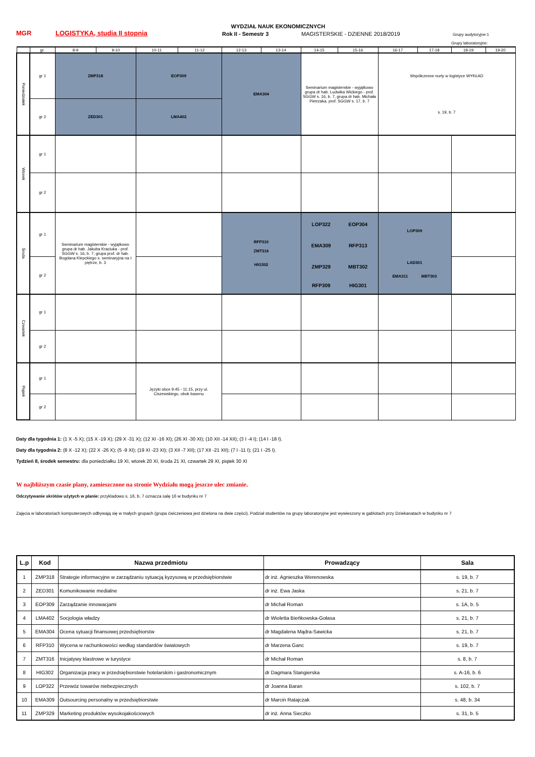WYDZIAŁ NAUK EKONOMICZNYCH
MGR LOGISTYKA, studia II stopnia Rok II - Semestr 3 MAGISTERSKIE - DZIENNE 2018/2019 Grupy audytoryjne:1
Grupy laboratoryjne:
| | gr. | 8-9 | 9-10 | 10-11 | 11-12 | 12-13 | 13-14 | 14-15 | 15-16 | 16-17 | 17-18 | 18-19 | 19-20 |
| --- | --- | --- | --- | --- | --- | --- | --- | --- | --- | --- | --- | --- | --- |
| Poniedziałek | gr 1 | ZMP318 | | EOP309 | | EMA304 | | Seminarium magisterskie - wyjątkowo grupa dr hab. Ludwika Wickiego - prof. SGGW s. 16, b. 7, grupa dr hab. Michała Pietrzaka, prof. SGGW s. 17, b. 7 | | Współczesne nurty w logistyce WYKŁAD s. 19, b. 7 | | | |
| | gr 2 | ZED301 | | LMA402 | | | | | | | | | |
| Wtorek | gr 1 | | | | | | | | | | | | |
| | gr 2 | | | | | | | | | | | | |
| Środa | gr 1 | Seminarium magisterskie - wyjątkowo grupa dr hab. Jakuba Kraciuka - prof. SGGW s. 16, b. 7; grupa prof. dr hab. Bogdana Klepckiego s. seminaryjna na I piętrze, b. 3 | | | | RFP310 ZMT316 HIG302 | | / LOP322 / EOP304 / / EMA309 / RFP313 / / ZMP329 / MBT302 / / RFP309 / HIG301 / | | LOP309 LAD301 EMA311 MBT303 | | | |
| | gr 2 | | | | | | | | | | | | |
| Czwartek | gr 1 | | | | | | | | | | | | |
| | gr 2 | | | | | | | | | | | | |
| Piątek | gr 1 | | | Języki obce 9:45 - 11:15, przy ul. Ciszewskiego, obok basenu | | | | | | | | | |
| | gr 2 | | | | | | | | | | | | |
Daty dla tygodnia 1: (1 X -5 X); (15 X -19 X); (29 X -31 X); (12 XI -16 XI); (26 XI -30 XI); (10 XII -14 XII); (3 I -4 I); (14 I -18 I).
Daty dla tygodnia 2: (8 X -12 X); (22 X -26 X); (5 -9 XI); (19 XI -23 XI); (3 XII -7 XII); (17 XII -21 XII); (7 I -11 I); (21 I -25 I).
Tydzień 8, środek semestru: dla poniedziałku 19 XI, wtorek 20 XI, środa 21 XI, czwartek 29 XI, piątek 30 XI
W najbliższym czasie plany, zamieszczone na stronie Wydziału mogą jeszcze ulec zmianie.
Odczytywanie skrótów użytych w planie: przykladowo s. 16, b. 7 oznacza salę 16 w budynku nr 7
Zajęcia w laboratoriach komputerowych odbywają się w małych grupach (grupa ćwiczeniowa jest dzielona na dwie części). Podział studentów na grupy laboratoryjne jest wywieszony w gablotach przy Dziekanatach w budynku nr 7
| L.p | Kod | Nazwa przedmiotu | Prowadzący | Sala |
| --- | --- | --- | --- | --- |
| 1 | ZMP318 | Strategie informacyjne w zarządzaniu sytuacją kyzysową w przedsiębiorstwie | dr inż. Agnieszka Werenowska | s. 19, b. 7 |
| 2 | ZED301 | Komunikowanie medialne | dr inż. Ewa Jaska | s. 21, b. 7 |
| 3 | EOP309 | Zarządzanie innowacjami | dr Michał Roman | s. 1A, b. 5 |
| 4 | LMA402 | Socjologia władzy | dr Wioletta Bieńkowska-Gołasa | s. 21, b. 7 |
| 5 | EMA304 | Ocena sytuacji finansowej przedsiębiorstw | dr Magdalena Mądra-Sawicka | s. 21, b. 7 |
| 6 | RFP310 | Wycena w rachunkowości według standardów światowych | dr Marzena Ganc | s. 19, b. 7 |
| 7 | ZMT316 | Inicjatywy klastrowe w turystyce | dr Michał Roman | s. 8, b. 7 |
| 8 | HIG302 | Organizacja pracy w przedsiębiorstwie hotelarskim i gastronomicznym | dr Dagmara Stangierska | s. A-16, b. 6 |
| 9 | LOP322 | Przewóz towarów niebezpiecznych | dr Joanna Baran | s. 102, b. 7 |
| 10 | EMA309 | Outsourcing personalny w przedsiębiorstwie | dr Marcin Ratajczak | s. 48, b. 34 |
| 11 | ZMP329 | Marketing produktów wysokojakościowych | dr inż. Anna Sieczko | s. 31, b. 5 |